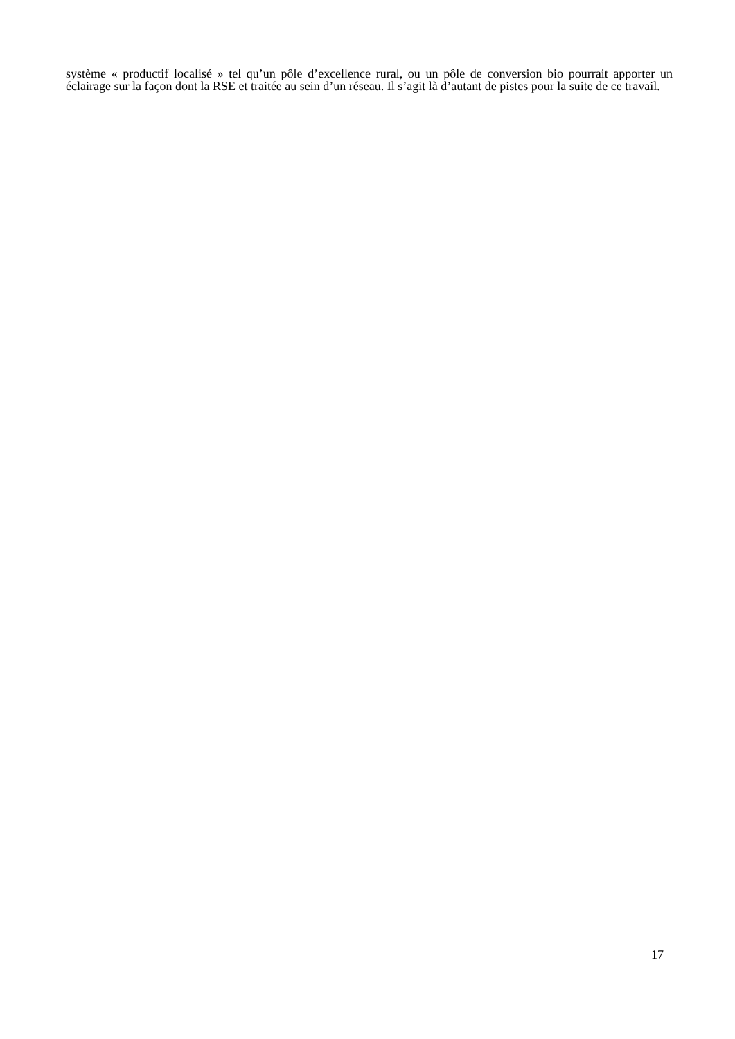système « productif localisé » tel qu’un pôle d’excellence rural, ou un pôle de conversion bio pourrait apporter un éclairage sur la façon dont la RSE et traitée au sein d’un réseau. Il s’agit là d’autant de pistes pour la suite de ce travail.
17